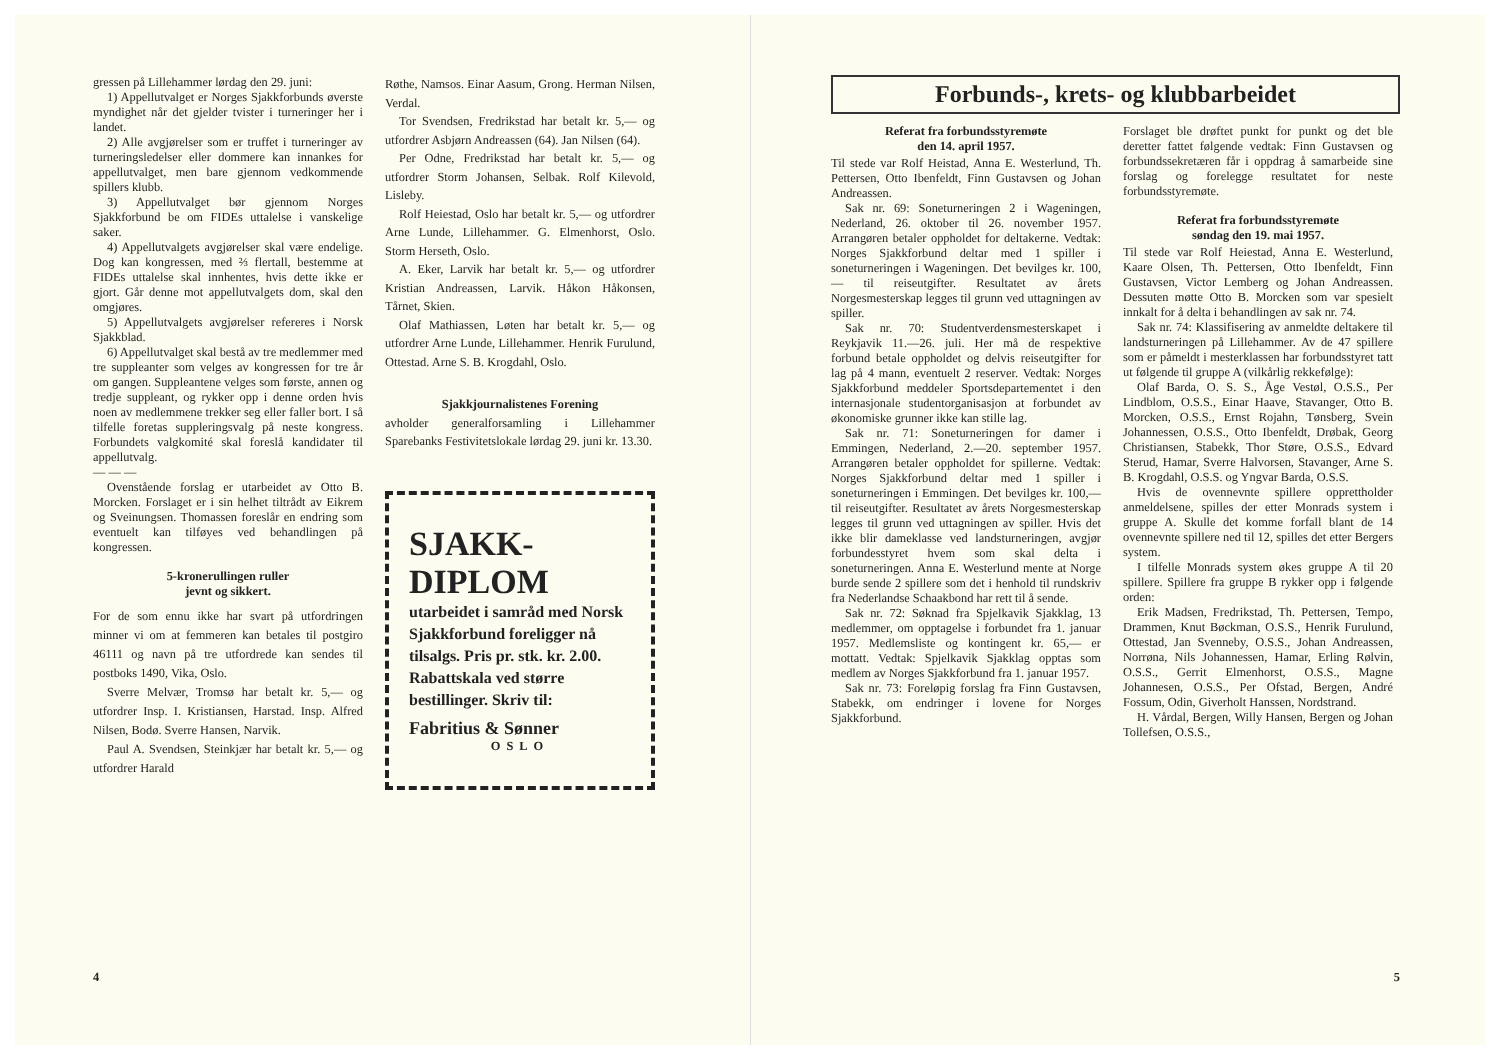gressen på Lillehammer lørdag den 29. juni:
1) Appellutvalget er Norges Sjakkforbunds øverste myndighet når det gjelder tvister i turneringer her i landet.
2) Alle avgjørelser som er truffet i turneringer av turneringsledelser eller dommere kan innankes for appellutvalget, men bare gjennom vedkommende spillers klubb.
3) Appellutvalget bør gjennom Norges Sjakkforbund be om FIDEs uttalelse i vanskelige saker.
4) Appellutvalgets avgjørelser skal være endelige. Dog kan kongressen, med ⅔ flertall, bestemme at FIDEs uttalelse skal innhentes, hvis dette ikke er gjort. Går denne mot appellutvalgets dom, skal den omgjøres.
5) Appellutvalgets avgjørelser refereres i Norsk Sjakkblad.
6) Appellutvalget skal bestå av tre medlemmer med tre suppleanter som velges av kongressen for tre år om gangen. Suppleantene velges som første, annen og tredje suppleant, og rykker opp i denne orden hvis noen av medlemmene trekker seg eller faller bort. I så tilfelle foretas suppleringsvalg på neste kongress. Forbundets valgkomité skal foreslå kandidater til appellutvalg.
— — —
Ovenstående forslag er utarbeidet av Otto B. Morcken. Forslaget er i sin helhet tiltrådt av Eikrem og Sveinungsen. Thomassen foreslår en endring som eventuelt kan tilføyes ved behandlingen på kongressen.
5-kronerullingen ruller
jevnt og sikkert.
For de som ennu ikke har svart på utfordringen minner vi om at femmeren kan betales til postgiro 46111 og navn på tre utfordrede kan sendes til postboks 1490, Vika, Oslo.
Sverre Melvær, Tromsø har betalt kr. 5,— og utfordrer Insp. I. Kristiansen, Harstad. Insp. Alfred Nilsen, Bodø. Sverre Hansen, Narvik.
Paul A. Svendsen, Steinkjær har betalt kr. 5,— og utfordrer Harald
Røthe, Namsos. Einar Aasum, Grong. Herman Nilsen, Verdal.
Tor Svendsen, Fredrikstad har betalt kr. 5,— og utfordrer Asbjørn Andreassen (64). Jan Nilsen (64).
Per Odne, Fredrikstad har betalt kr. 5,— og utfordrer Storm Johansen, Selbak. Rolf Kilevold, Lisleby.
Rolf Heiestad, Oslo har betalt kr. 5,— og utfordrer Arne Lunde, Lillehammer. G. Elmenhorst, Oslo. Storm Herseth, Oslo.
A. Eker, Larvik har betalt kr. 5,— og utfordrer Kristian Andreassen, Larvik. Håkon Håkonsen, Tårnet, Skien.
Olaf Mathiassen, Løten har betalt kr. 5,— og utfordrer Arne Lunde, Lillehammer. Henrik Furulund, Ottestad. Arne S. B. Krogdahl, Oslo.
Sjakkjournalistenes Forening
avholder generalforsamling i Lillehammer Sparebanks Festivitetslokale lørdag 29. juni kr. 13.30.
SJAKK-
DIPLOM
utarbeidet i samråd med Norsk Sjakkforbund foreligger nå tilsalgs. Pris pr. stk. kr. 2.00. Rabattskala ved større bestillinger. Skriv til:
Fabritius & Sønner
OSLO
4
Forbunds-, krets- og klubbarbeidet
Referat fra forbundsstyremøte
den 14. april 1957.
Til stede var Rolf Heistad, Anna E. Westerlund, Th. Pettersen, Otto Ibenfeldt, Finn Gustavsen og Johan Andreassen.
Sak nr. 69: Soneturneringen 2 i Wageningen, Nederland, 26. oktober til 26. november 1957. Arrangøren betaler oppholdet for deltakerne. Vedtak: Norges Sjakkforbund deltar med 1 spiller i soneturneringen i Wageningen. Det bevilges kr. 100,— til reiseutgifter. Resultatet av årets Norgesmesterskap legges til grunn ved uttagningen av spiller.
Sak nr. 70: Studentverdensmesterskapet i Reykjavik 11.—26. juli. Her må de respektive forbund betale oppholdet og delvis reiseutgifter for lag på 4 mann, eventuelt 2 reserver. Vedtak: Norges Sjakkforbund meddeler Sportsdepartementet i den internasjonale studentorganisasjon at forbundet av økonomiske grunner ikke kan stille lag.
Sak nr. 71: Soneturneringen for damer i Emmingen, Nederland, 2.—20. september 1957. Arrangøren betaler oppholdet for spillerne. Vedtak: Norges Sjakkforbund deltar med 1 spiller i soneturneringen i Emmingen. Det bevilges kr. 100,— til reiseutgifter. Resultatet av årets Norgesmesterskap legges til grunn ved uttagningen av spiller. Hvis det ikke blir dameklasse ved landsturneringen, avgjør forbundesstyret hvem som skal delta i soneturneringen. Anna E. Westerlund mente at Norge burde sende 2 spillere som det i henhold til rundskriv fra Nederlandse Schaakbond har rett til å sende.
Sak nr. 72: Søknad fra Spjelkavik Sjakklag, 13 medlemmer, om opptagelse i forbundet fra 1. januar 1957. Medlemsliste og kontingent kr. 65,— er mottatt. Vedtak: Spjelkavik Sjakklag opptas som medlem av Norges Sjakkforbund fra 1. januar 1957.
Sak nr. 73: Foreløpig forslag fra Finn Gustavsen, Stabekk, om endringer i lovene for Norges Sjakkforbund.
Forslaget ble drøftet punkt for punkt og det ble deretter fattet følgende vedtak: Finn Gustavsen og forbundssekretæren får i oppdrag å samarbeide sine forslag og forelegge resultatet for neste forbundsstyremøte.
Referat fra forbundsstyremøte
søndag den 19. mai 1957.
Til stede var Rolf Heiestad, Anna E. Westerlund, Kaare Olsen, Th. Pettersen, Otto Ibenfeldt, Finn Gustavsen, Victor Lemberg og Johan Andreassen. Dessuten møtte Otto B. Morcken som var spesielt innkalt for å delta i behandlingen av sak nr. 74.
Sak nr. 74: Klassifisering av anmeldte deltakere til landsturneringen på Lillehammer. Av de 47 spillere som er påmeldt i mesterklassen har forbundsstyret tatt ut følgende til gruppe A (vilkårlig rekkefølge):
Olaf Barda, O. S. S., Åge Vestøl, O.S.S., Per Lindblom, O.S.S., Einar Haave, Stavanger, Otto B. Morcken, O.S.S., Ernst Rojahn, Tønsberg, Svein Johannessen, O.S.S., Otto Ibenfeldt, Drøbak, Georg Christiansen, Stabekk, Thor Støre, O.S.S., Edvard Sterud, Hamar, Sverre Halvorsen, Stavanger, Arne S. B. Krogdahl, O.S.S. og Yngvar Barda, O.S.S.
Hvis de ovennevnte spillere opprettholder anmeldelsene, spilles der etter Monrads system i gruppe A. Skulle det komme forfall blant de 14 ovennevnte spillere ned til 12, spilles det etter Bergers system.
I tilfelle Monrads system økes gruppe A til 20 spillere. Spillere fra gruppe B rykker opp i følgende orden:
Erik Madsen, Fredrikstad, Th. Pettersen, Tempo, Drammen, Knut Bøckman, O.S.S., Henrik Furulund, Ottestad, Jan Svenneby, O.S.S., Johan Andreassen, Norrøna, Nils Johannessen, Hamar, Erling Rølvin, O.S.S., Gerrit Elmenhorst, O.S.S., Magne Johannesen, O.S.S., Per Ofstad, Bergen, André Fossum, Odin, Giverholt Hanssen, Nordstrand.
H. Vårdal, Bergen, Willy Hansen, Bergen og Johan Tollefsen, O.S.S.,
5